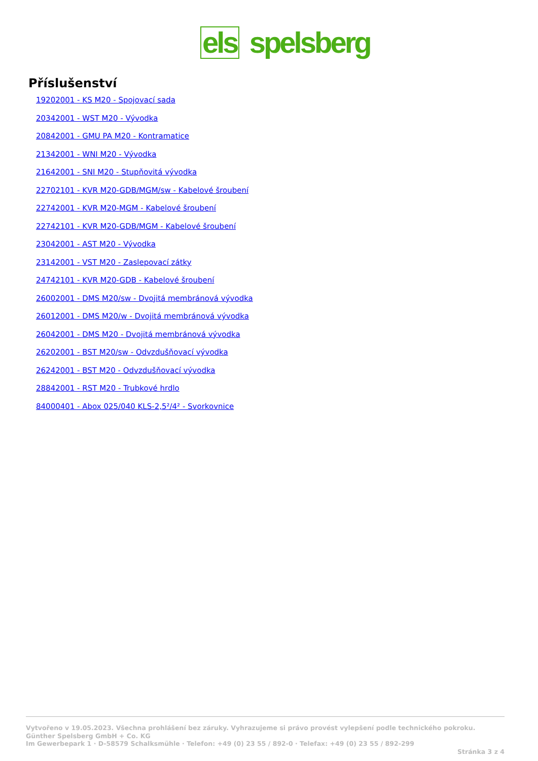els spelsberg
Příslušenství
19202001 - KS M20 - Spojovací sada
20342001 - WST M20 - Vývodka
20842001 - GMU PA M20 - Kontramatice
21342001 - WNI M20 - Vývodka
21642001 - SNI M20 - Stupňovitá vývodka
22702101 - KVR M20-GDB/MGM/sw - Kabelové šroubení
22742001 - KVR M20-MGM - Kabelové šroubení
22742101 - KVR M20-GDB/MGM - Kabelové šroubení
23042001 - AST M20 - Vývodka
23142001 - VST M20 - Zaslepovací zátky
24742101 - KVR M20-GDB - Kabelové šroubení
26002001 - DMS M20/sw - Dvojitá membránová vývodka
26012001 - DMS M20/w - Dvojitá membránová vývodka
26042001 - DMS M20 - Dvojitá membránová vývodka
26202001 - BST M20/sw - Odvzdušňovací vývodka
26242001 - BST M20 - Odvzdušňovací vývodka
28842001 - RST M20 - Trubkové hrdlo
84000401 - Abox 025/040 KLS-2,5²/4² - Svorkovnice
Vytvořeno v 19.05.2023. Všechna prohlášení bez záruky. Vyhrazujeme si právo provést vylepšení podle technického pokroku.
Günther Spelsberg GmbH + Co. KG
Im Gewerbepark 1 · D-58579 Schalksmühle · Telefon: +49 (0) 23 55 / 892-0 · Telefax: +49 (0) 23 55 / 892-299
Stránka 3 z 4